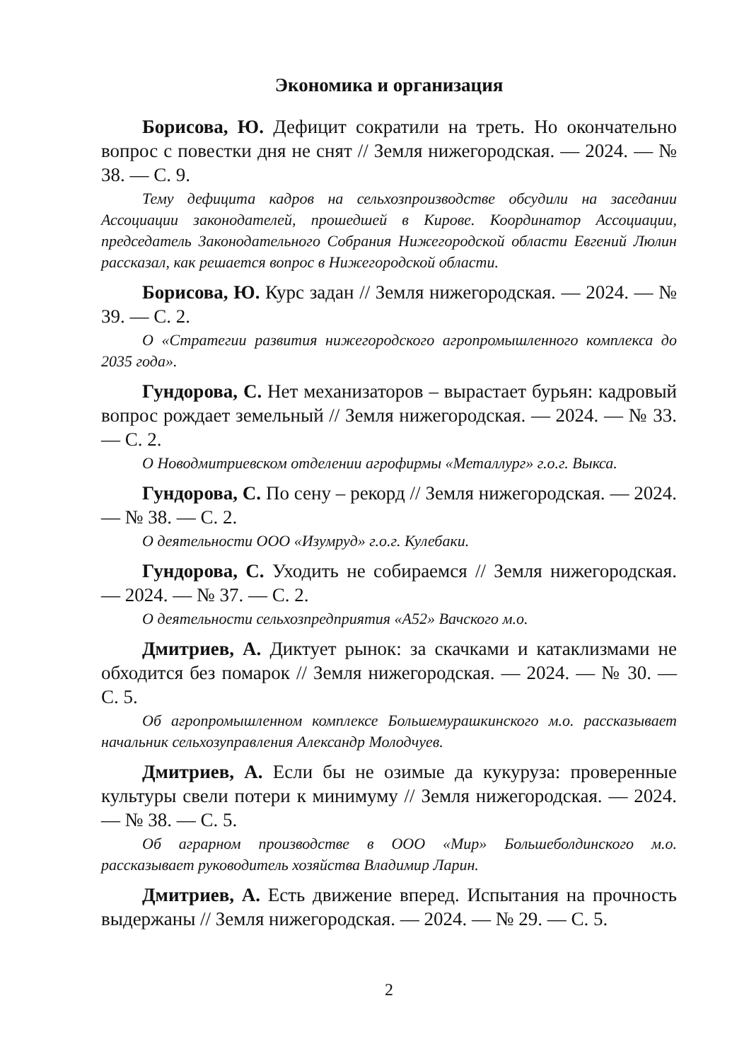Экономика и организация
Борисова, Ю. Дефицит сократили на треть. Но окончательно вопрос с повестки дня не снят // Земля нижегородская. — 2024. — № 38. — С. 9.
Тему дефицита кадров на сельхозпроизводстве обсудили на заседании Ассоциации законодателей, прошедшей в Кирове. Координатор Ассоциации, председатель Законодательного Собрания Нижегородской области Евгений Люлин рассказал, как решается вопрос в Нижегородской области.
Борисова, Ю. Курс задан // Земля нижегородская. — 2024. — № 39. — С. 2.
О «Стратегии развития нижегородского агропромышленного комплекса до 2035 года».
Гундорова, С. Нет механизаторов – вырастает бурьян: кадровый вопрос рождает земельный // Земля нижегородская. — 2024. — № 33. — С. 2.
О Новодмитриевском отделении агрофирмы «Металлург» г.о.г. Выкса.
Гундорова, С. По сену – рекорд // Земля нижегородская. — 2024. — № 38. — С. 2.
О деятельности ООО «Изумруд» г.о.г. Кулебаки.
Гундорова, С. Уходить не собираемся // Земля нижегородская. — 2024. — № 37. — С. 2.
О деятельности сельхозпредприятия «А52» Вачского м.о.
Дмитриев, А. Диктует рынок: за скачками и катаклизмами не обходится без помарок // Земля нижегородская. — 2024. — № 30. — С. 5.
Об агропромышленном комплексе Большемурашкинского м.о. рассказывает начальник сельхозуправления Александр Молодчуев.
Дмитриев, А. Если бы не озимые да кукуруза: проверенные культуры свели потери к минимуму // Земля нижегородская. — 2024. — № 38. — С. 5.
Об аграрном производстве в ООО «Мир» Большеболдинского м.о. рассказывает руководитель хозяйства Владимир Ларин.
Дмитриев, А. Есть движение вперед. Испытания на прочность выдержаны // Земля нижегородская. — 2024. — № 29. — С. 5.
2